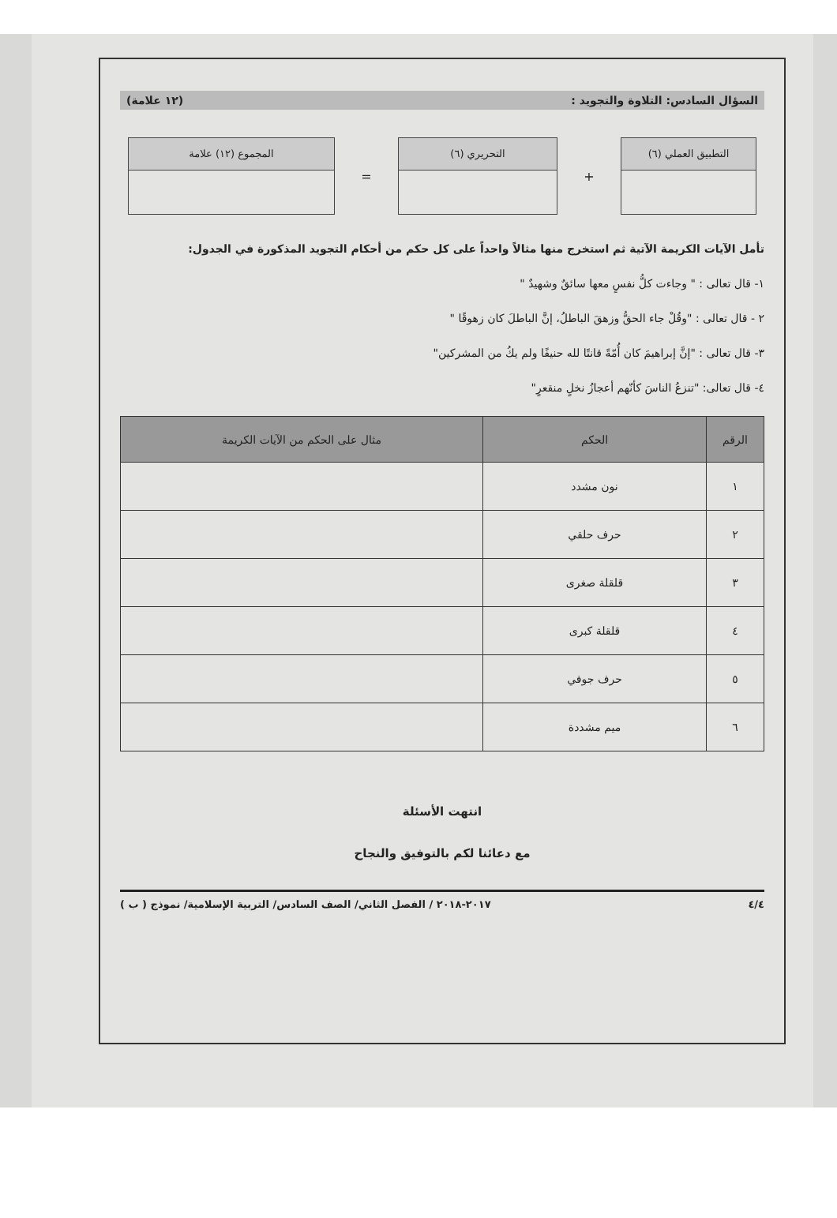السؤال السادس: التلاوة والتجويد : (١٢ علامة)
التطبيق العملي (٦)
+
التحريري (٦)
=
المجموع (١٢) علامة
تأمل الآيات الكريمة الآتية ثم استخرج منها مثالاً واحداً على كل حكم من أحكام التجويد المذكورة في الجدول:
١- قال تعالى : " وجاءت كلُّ نفسٍ معها سائقٌ وشهيدٌ "
٢ - قال تعالى : "وقُلْ جاء الحقُّ وزهقَ الباطلُ، إنَّ الباطلَ كان زهوقًا "
٣- قال تعالى : "إنَّ إبراهيمَ كان أُمّةً قانتًا لله حنيفًا ولم يكُ من المشركين"
٤- قال تعالى: "تنزعُ الناسَ كأنّهم أعجازُ نخلٍ منقعرٍ"
| الرقم | الحكم | مثال على الحكم من الآيات الكريمة |
| --- | --- | --- |
| ١ | نون مشدد | |
| ٢ | حرف حلقي | |
| ٣ | قلقلة صغرى | |
| ٤ | قلقلة كبرى | |
| ٥ | حرف جوفي | |
| ٦ | ميم مشددة | |
انتهت الأسئلة
مع دعائنا لكم بالتوفيق والنجاح
٤/٤ ٢٠١٧-٢٠١٨ / الفصل الثاني/ الصف السادس/ التربية الإسلامية/ نموذج ( ب )